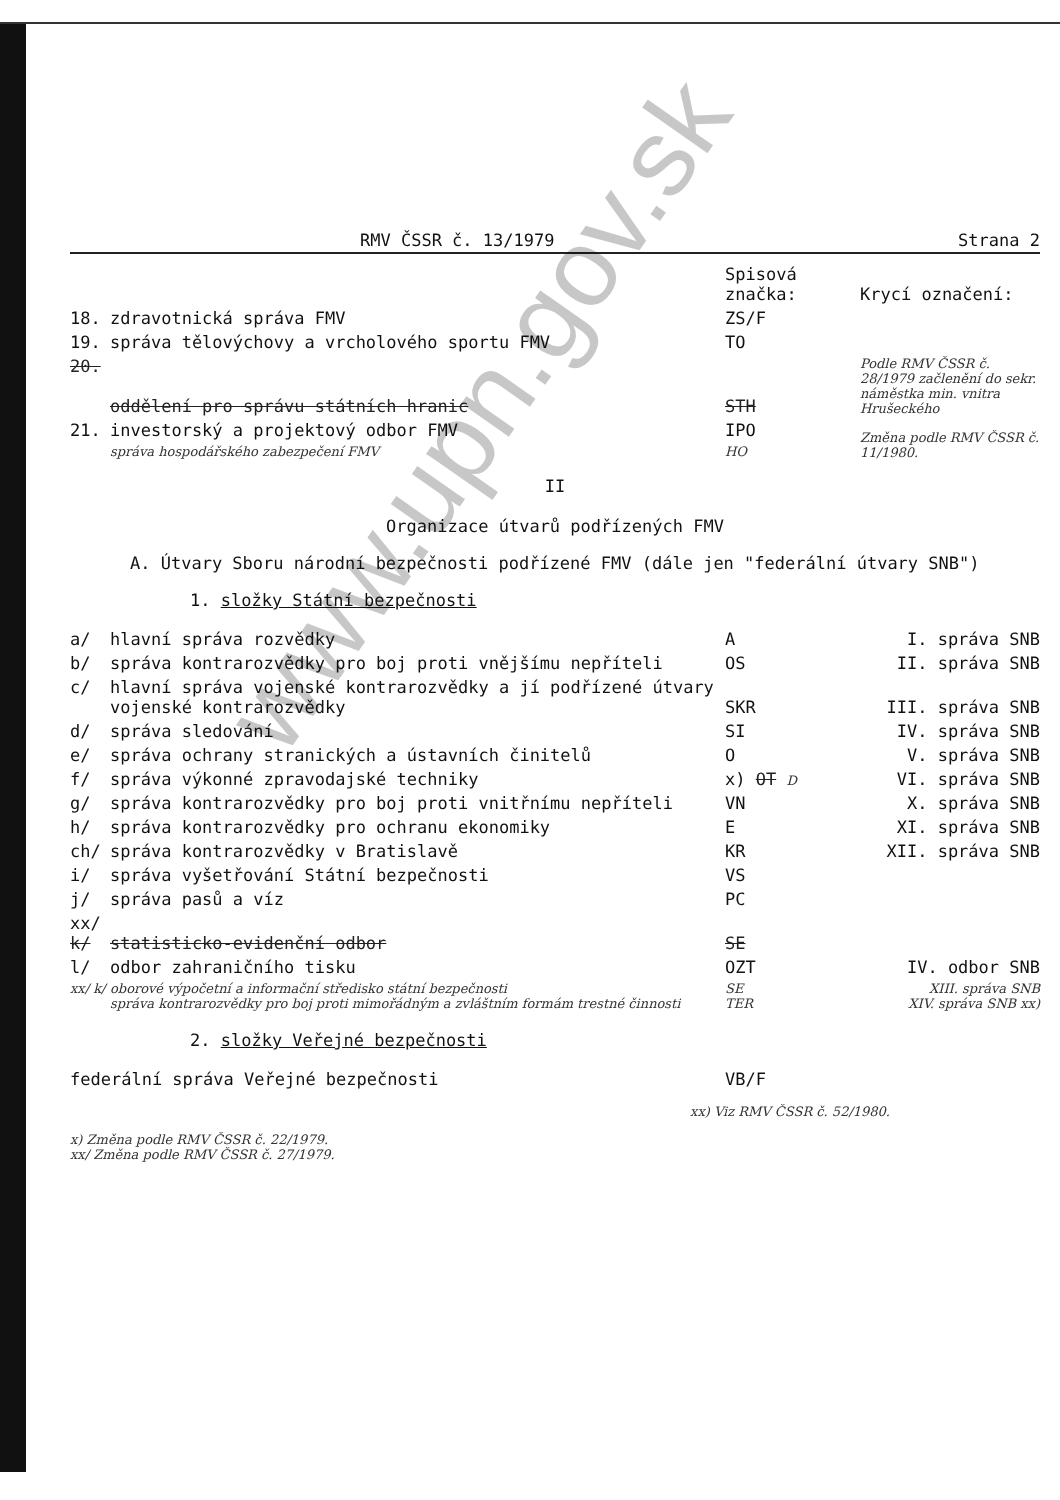RMV ČSSR č. 13/1979 Strana 2
| | | Spisová značka: | Krycí označení: |
| 18. | zdravotnická správa FMV | ZS/F | |
| 19. | správa tělovýchovy a vrcholového sportu FMV | TO | |
| 20. | oddělení pro správu státních hranic | STH | Podle RMV ČSSR č. 28/1979 začlenění do sekr. náměstka min. vnitra Hrušeckého |
| 21. | investorský a projektový odbor FMV správa hospodářského zabezpečení FMV | IPO HO | Změna podle RMV ČSSR č. 11/1980. |
II
Organizace útvarů podřízených FMV
A. Útvary Sboru národní bezpečnosti podřízené FMV (dále jen "federální útvary SNB")
1. složky Státní bezpečnosti
| a/ | hlavní správa rozvědky | A | I. správa SNB |
| b/ | správa kontrarozvědky pro boj proti vnějšímu nepříteli | OS | II. správa SNB |
| c/ | hlavní správa vojenské kontrarozvědky a jí podřízené útvary vojenské kontrarozvědky | SKR | III. správa SNB |
| d/ | správa sledování | SI | IV. správa SNB |
| e/ | správa ochrany stranických a ústavních činitelů | O | V. správa SNB |
| f/ | správa výkonné zpravodajské techniky | x) OT D | VI. správa SNB |
| g/ | správa kontrarozvědky pro boj proti vnitřnímu nepříteli | VN | X. správa SNB |
| h/ | správa kontrarozvědky pro ochranu ekonomiky | E | XI. správa SNB |
| ch/ | správa kontrarozvědky v Bratislavě | KR | XII. správa SNB |
| i/ | správa vyšetřování Státní bezpečnosti | VS | |
| j/ | správa pasů a víz | PC | |
| xx/ k/ | statisticko-evidenční odbor | SE | |
| l/ | odbor zahraničního tisku | OZT | IV. odbor SNB |
| xx/ k/ | oborové výpočetní a informační středisko státní bezpečnosti správa kontrarozvědky pro boj proti mimořádným a zvláštním formám trestné činnosti | SE TER | XIII. správa SNB XIV. správa SNB xx) |
2. složky Veřejné bezpečnosti
| federální správa Veřejné bezpečnosti | VB/F | |
xx) Viz RMV ČSSR č. 52/1980.
x) Změna podle RMV ČSSR č. 22/1979.
xx/ Změna podle RMV ČSSR č. 27/1979.
www.upn.gov.sk